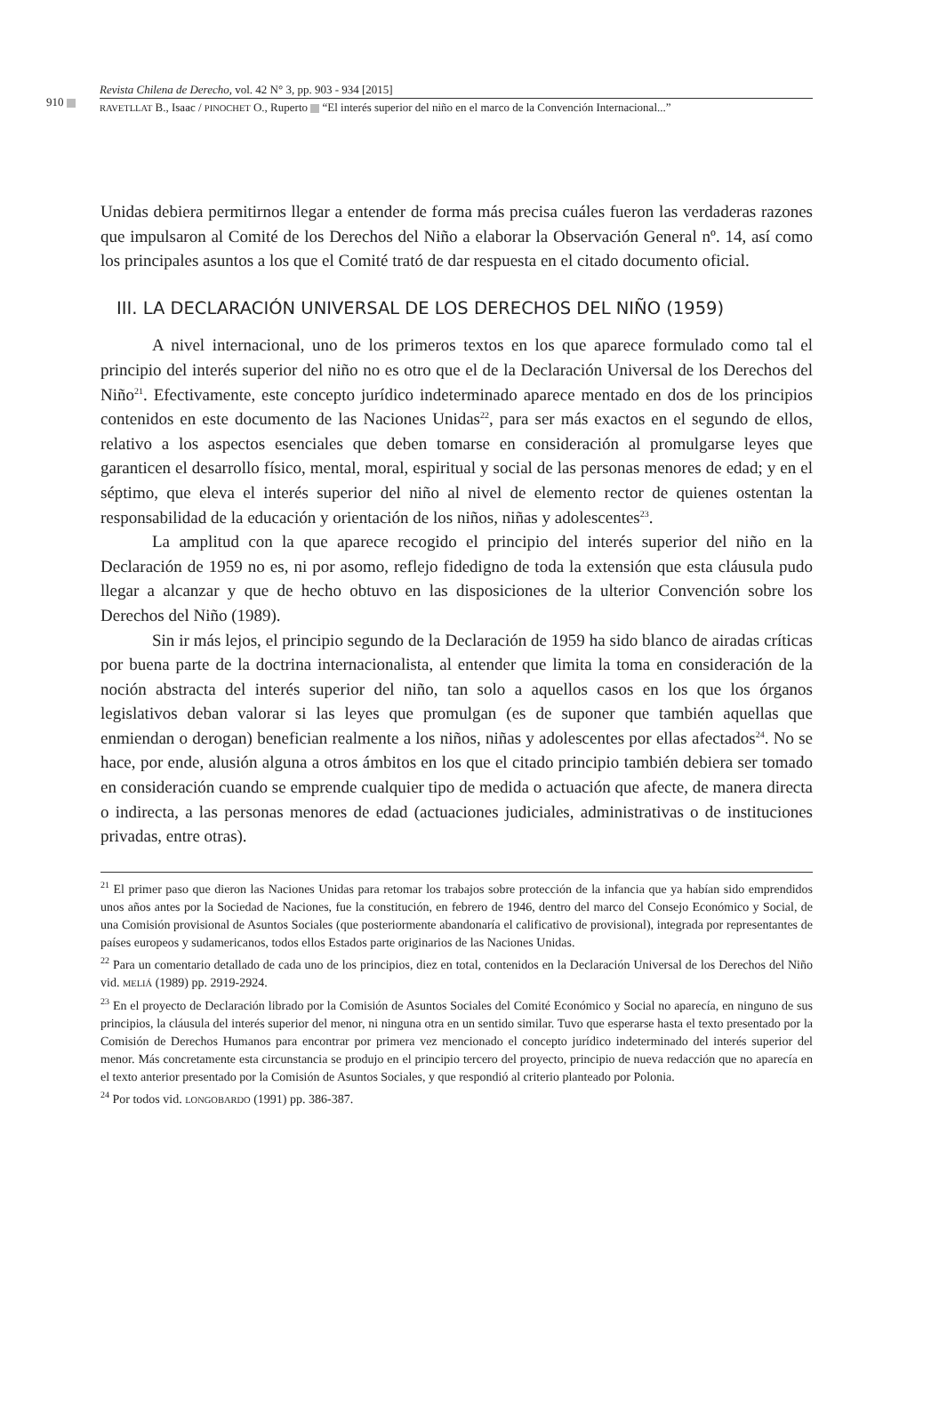910
Revista Chilena de Derecho, vol. 42 N° 3, pp. 903 - 934 [2015]
RAVETLLAT B., Isaac / PINOCHET O., Ruperto “El interés superior del niño en el marco de la Convención Internacional...”
Unidas debiera permitirnos llegar a entender de forma más precisa cuáles fueron las verdaderas razones que impulsaron al Comité de los Derechos del Niño a elaborar la Observación General nº. 14, así como los principales asuntos a los que el Comité trató de dar respuesta en el citado documento oficial.
III. LA DECLARACIÓN UNIVERSAL DE LOS DERECHOS DEL NIÑO (1959)
A nivel internacional, uno de los primeros textos en los que aparece formulado como tal el principio del interés superior del niño no es otro que el de la Declaración Universal de los Derechos del Niño<sup>21</sup>. Efectivamente, este concepto jurídico indeterminado aparece mentado en dos de los principios contenidos en este documento de las Naciones Unidas<sup>22</sup>, para ser más exactos en el segundo de ellos, relativo a los aspectos esenciales que deben tomarse en consideración al promulgarse leyes que garanticen el desarrollo físico, mental, moral, espiritual y social de las personas menores de edad; y en el séptimo, que eleva el interés superior del niño al nivel de elemento rector de quienes ostentan la responsabilidad de la educación y orientación de los niños, niñas y adolescentes<sup>23</sup>.
La amplitud con la que aparece recogido el principio del interés superior del niño en la Declaración de 1959 no es, ni por asomo, reflejo fidedigno de toda la extensión que esta cláusula pudo llegar a alcanzar y que de hecho obtuvo en las disposiciones de la ulterior Convención sobre los Derechos del Niño (1989).
Sin ir más lejos, el principio segundo de la Declaración de 1959 ha sido blanco de airadas críticas por buena parte de la doctrina internacionalista, al entender que limita la toma en consideración de la noción abstracta del interés superior del niño, tan solo a aquellos casos en los que los órganos legislativos deban valorar si las leyes que promulgan (es de suponer que también aquellas que enmiendan o derogan) benefician realmente a los niños, niñas y adolescentes por ellas afectados<sup>24</sup>. No se hace, por ende, alusión alguna a otros ámbitos en los que el citado principio también debiera ser tomado en consideración cuando se emprende cualquier tipo de medida o actuación que afecte, de manera directa o indirecta, a las personas menores de edad (actuaciones judiciales, administrativas o de instituciones privadas, entre otras).
<sup>21</sup> El primer paso que dieron las Naciones Unidas para retomar los trabajos sobre protección de la infancia que ya habían sido emprendidos unos años antes por la Sociedad de Naciones, fue la constitución, en febrero de 1946, dentro del marco del Consejo Económico y Social, de una Comisión provisional de Asuntos Sociales (que posteriormente abandonaría el calificativo de provisional), integrada por representantes de países europeos y sudamericanos, todos ellos Estados parte originarios de las Naciones Unidas.
<sup>22</sup> Para un comentario detallado de cada uno de los principios, diez en total, contenidos en la Declaración Universal de los Derechos del Niño vid. MELIÁ (1989) pp. 2919-2924.
<sup>23</sup> En el proyecto de Declaración librado por la Comisión de Asuntos Sociales del Comité Económico y Social no aparecía, en ninguno de sus principios, la cláusula del interés superior del menor, ni ninguna otra en un sentido similar. Tuvo que esperarse hasta el texto presentado por la Comisión de Derechos Humanos para encontrar por primera vez mencionado el concepto jurídico indeterminado del interés superior del menor. Más concretamente esta circunstancia se produjo en el principio tercero del proyecto, principio de nueva redacción que no aparecía en el texto anterior presentado por la Comisión de Asuntos Sociales, y que respondió al criterio planteado por Polonia.
<sup>24</sup> Por todos vid. LONGOBARDO (1991) pp. 386-387.